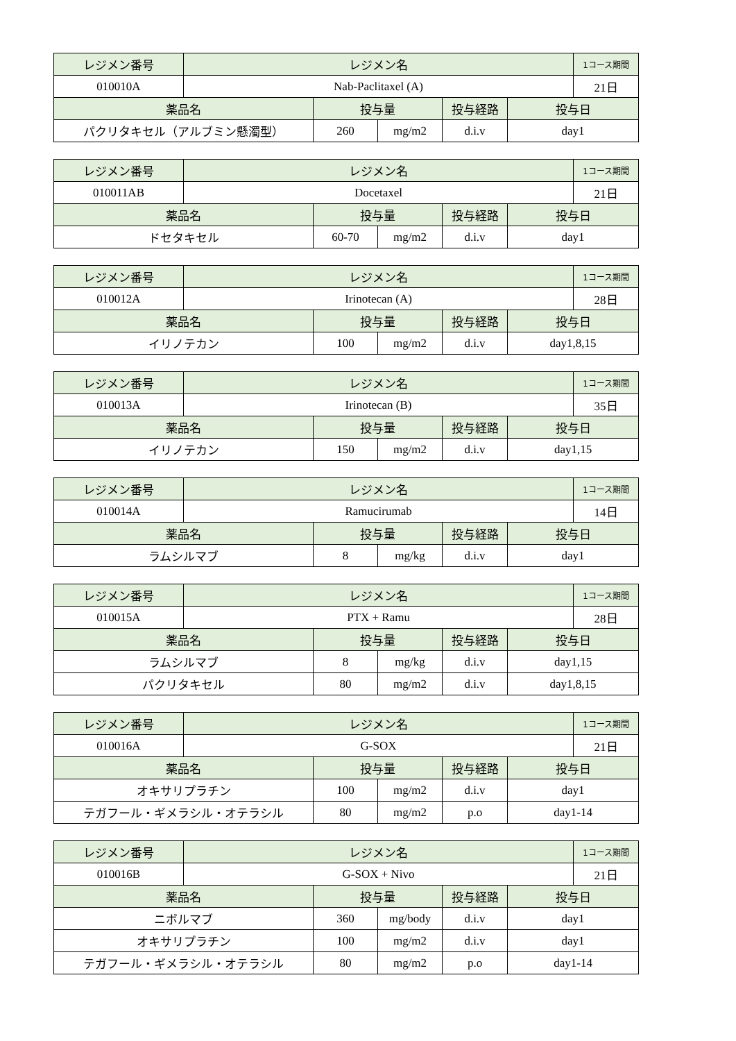| レジメン番号 | レジメン名 | | | | | 1コース期間 |
| --- | --- | --- | --- | --- | --- | --- |
| 010010A | Nab-Paclitaxel (A) | | | | | 21日 |
| 薬品名 | | 投与量 | | 投与経路 | 投与日 | |
| パクリタキセル（アルブミン懸濁型） | | 260 | mg/m2 | d.i.v | day1 | |
| レジメン番号 | レジメン名 | | | | | 1コース期間 |
| --- | --- | --- | --- | --- | --- | --- |
| 010011AB | Docetaxel | | | | | 21日 |
| 薬品名 | | 投与量 | | 投与経路 | 投与日 | |
| ドセタキセル | | 60-70 | mg/m2 | d.i.v | day1 | |
| レジメン番号 | レジメン名 | | | | | 1コース期間 |
| --- | --- | --- | --- | --- | --- | --- |
| 010012A | Irinotecan (A) | | | | | 28日 |
| 薬品名 | | 投与量 | | 投与経路 | 投与日 | |
| イリノテカン | | 100 | mg/m2 | d.i.v | day1,8,15 | |
| レジメン番号 | レジメン名 | | | | | 1コース期間 |
| --- | --- | --- | --- | --- | --- | --- |
| 010013A | Irinotecan (B) | | | | | 35日 |
| 薬品名 | | 投与量 | | 投与経路 | 投与日 | |
| イリノテカン | | 150 | mg/m2 | d.i.v | day1,15 | |
| レジメン番号 | レジメン名 | | | | | 1コース期間 |
| --- | --- | --- | --- | --- | --- | --- |
| 010014A | Ramucirumab | | | | | 14日 |
| 薬品名 | | 投与量 | | 投与経路 | 投与日 | |
| ラムシルマブ | | 8 | mg/kg | d.i.v | day1 | |
| レジメン番号 | レジメン名 | | | | | 1コース期間 |
| --- | --- | --- | --- | --- | --- | --- |
| 010015A | PTX + Ramu | | | | | 28日 |
| 薬品名 | | 投与量 | | 投与経路 | 投与日 | |
| ラムシルマブ | | 8 | mg/kg | d.i.v | day1,15 | |
| パクリタキセル | | 80 | mg/m2 | d.i.v | day1,8,15 | |
| レジメン番号 | レジメン名 | | | | | 1コース期間 |
| --- | --- | --- | --- | --- | --- | --- |
| 010016A | G-SOX | | | | | 21日 |
| 薬品名 | | 投与量 | | 投与経路 | 投与日 | |
| オキサリプラチン | | 100 | mg/m2 | d.i.v | day1 | |
| テガフール・ギメラシル・オテラシル | | 80 | mg/m2 | p.o | day1-14 | |
| レジメン番号 | レジメン名 | | | | | 1コース期間 |
| --- | --- | --- | --- | --- | --- | --- |
| 010016B | G-SOX + Nivo | | | | | 21日 |
| 薬品名 | | 投与量 | | 投与経路 | 投与日 | |
| ニボルマブ | | 360 | mg/body | d.i.v | day1 | |
| オキサリプラチン | | 100 | mg/m2 | d.i.v | day1 | |
| テガフール・ギメラシル・オテラシル | | 80 | mg/m2 | p.o | day1-14 | |